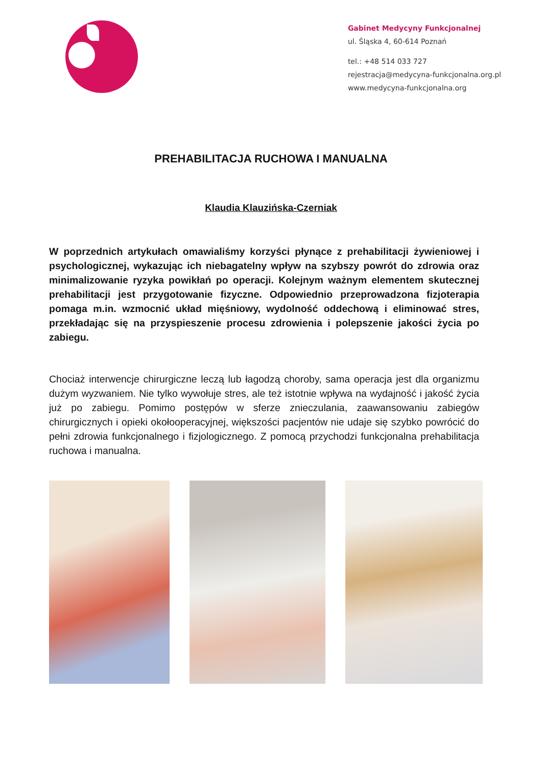Gabinet Medycyny Funkcjonalnej
ul. Śląska 4, 60-614 Poznań
tel.: +48 514 033 727
rejestracja@medycyna-funkcjonalna.org.pl
www.medycyna-funkcjonalna.org
PREHABILITACJA RUCHOWA I MANUALNA
Klaudia Klauzińska-Czerniak
W poprzednich artykułach omawialiśmy korzyści płynące z prehabilitacji żywieniowej i psychologicznej, wykazując ich niebagatelny wpływ na szybszy powrót do zdrowia oraz minimalizowanie ryzyka powikłań po operacji. Kolejnym ważnym elementem skutecznej prehabilitacji jest przygotowanie fizyczne. Odpowiednio przeprowadzona fizjoterapia pomaga m.in. wzmocnić układ mięśniowy, wydolność oddechową i eliminować stres, przekładając się na przyspieszenie procesu zdrowienia i polepszenie jakości życia po zabiegu.
Chociaż interwencje chirurgiczne leczą lub łagodzą choroby, sama operacja jest dla organizmu dużym wyzwaniem. Nie tylko wywołuje stres, ale też istotnie wpływa na wydajność i jakość życia już po zabiegu. Pomimo postępów w sferze znieczulania, zaawansowaniu zabiegów chirurgicznych i opieki okołooperacyjnej, większości pacjentów nie udaje się szybko powrócić do pełni zdrowia funkcjonalnego i fizjologicznego. Z pomocą przychodzi funkcjonalna prehabilitacja ruchowa i manualna.